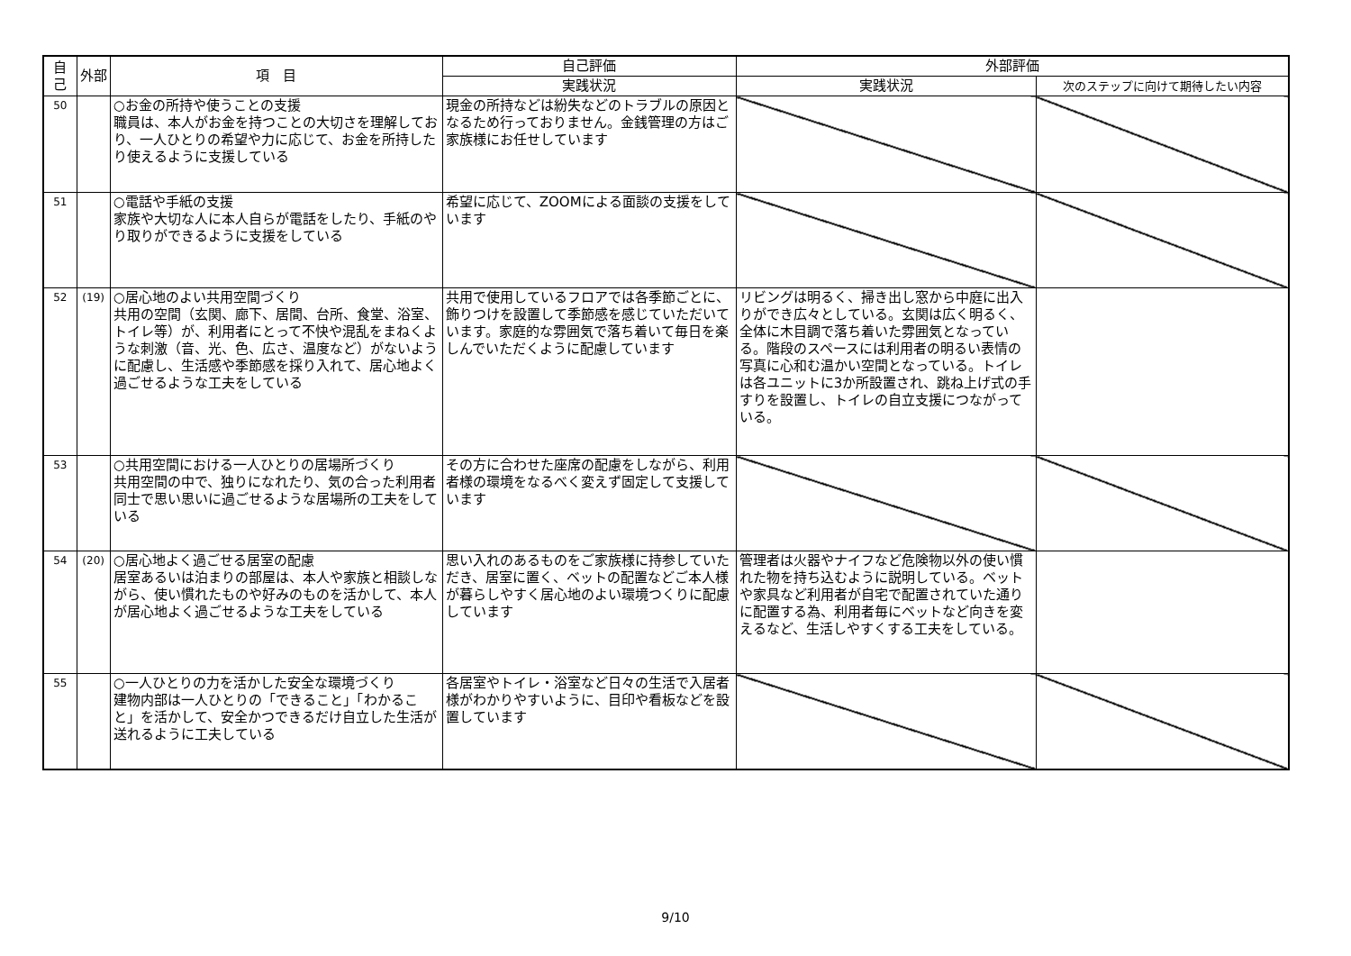| 自己 | 外部 | 項 目 | 自己評価 | 外部評価 | |
| --- | --- | --- | --- | --- | --- |
| | | | 実践状況 | 実践状況 | 次のステップに向けて期待したい内容 |
| 50 | | ○お金の所持や使うことの支援 職員は、本人がお金を持つことの大切さを理解しており、一人ひとりの希望や力に応じて、お金を所持したり使えるように支援している | 現金の所持などは紛失などのトラブルの原因となるため行っておりません。金銭管理の方はご家族様にお任せしています | | |
| 51 | | ○電話や手紙の支援 家族や大切な人に本人自らが電話をしたり、手紙のやり取りができるように支援をしている | 希望に応じて、ZOOMによる面談の支援をしています | | |
| 52 | (19) | ○居心地のよい共用空間づくり 共用の空間（玄関、廊下、居間、台所、食堂、浴室、トイレ等）が、利用者にとって不快や混乱をまねくような刺激（音、光、色、広さ、温度など）がないように配慮し、生活感や季節感を採り入れて、居心地よく過ごせるような工夫をしている | 共用で使用しているフロアでは各季節ごとに、飾りつけを設置して季節感を感じていただいています。家庭的な雰囲気で落ち着いて毎日を楽しんでいただくように配慮しています | リビングは明るく、掃き出し窓から中庭に出入りができ広々としている。玄関は広く明るく、全体に木目調で落ち着いた雰囲気となっている。階段のスペースには利用者の明るい表情の写真に心和む温かい空間となっている。トイレは各ユニットに3か所設置され、跳ね上げ式の手すりを設置し、トイレの自立支援につながっている。 | |
| 53 | | ○共用空間における一人ひとりの居場所づくり 共用空間の中で、独りになれたり、気の合った利用者同士で思い思いに過ごせるような居場所の工夫をしている | その方に合わせた座席の配慮をしながら、利用者様の環境をなるべく変えず固定して支援しています | | |
| 54 | (20) | ○居心地よく過ごせる居室の配慮 居室あるいは泊まりの部屋は、本人や家族と相談しながら、使い慣れたものや好みのものを活かして、本人が居心地よく過ごせるような工夫をしている | 思い入れのあるものをご家族様に持参していただき、居室に置く、ベットの配置などご本人様が暮らしやすく居心地のよい環境つくりに配慮しています | 管理者は火器やナイフなど危険物以外の使い慣れた物を持ち込むように説明している。ベットや家具など利用者が自宅で配置されていた通りに配置する為、利用者毎にベットなど向きを変えるなど、生活しやすくする工夫をしている。 | |
| 55 | | ○一人ひとりの力を活かした安全な環境づくり 建物内部は一人ひとりの「できること」「わかること」を活かして、安全かつできるだけ自立した生活が送れるように工夫している | 各居室やトイレ・浴室など日々の生活で入居者様がわかりやすいように、目印や看板などを設置しています | | |
9/10